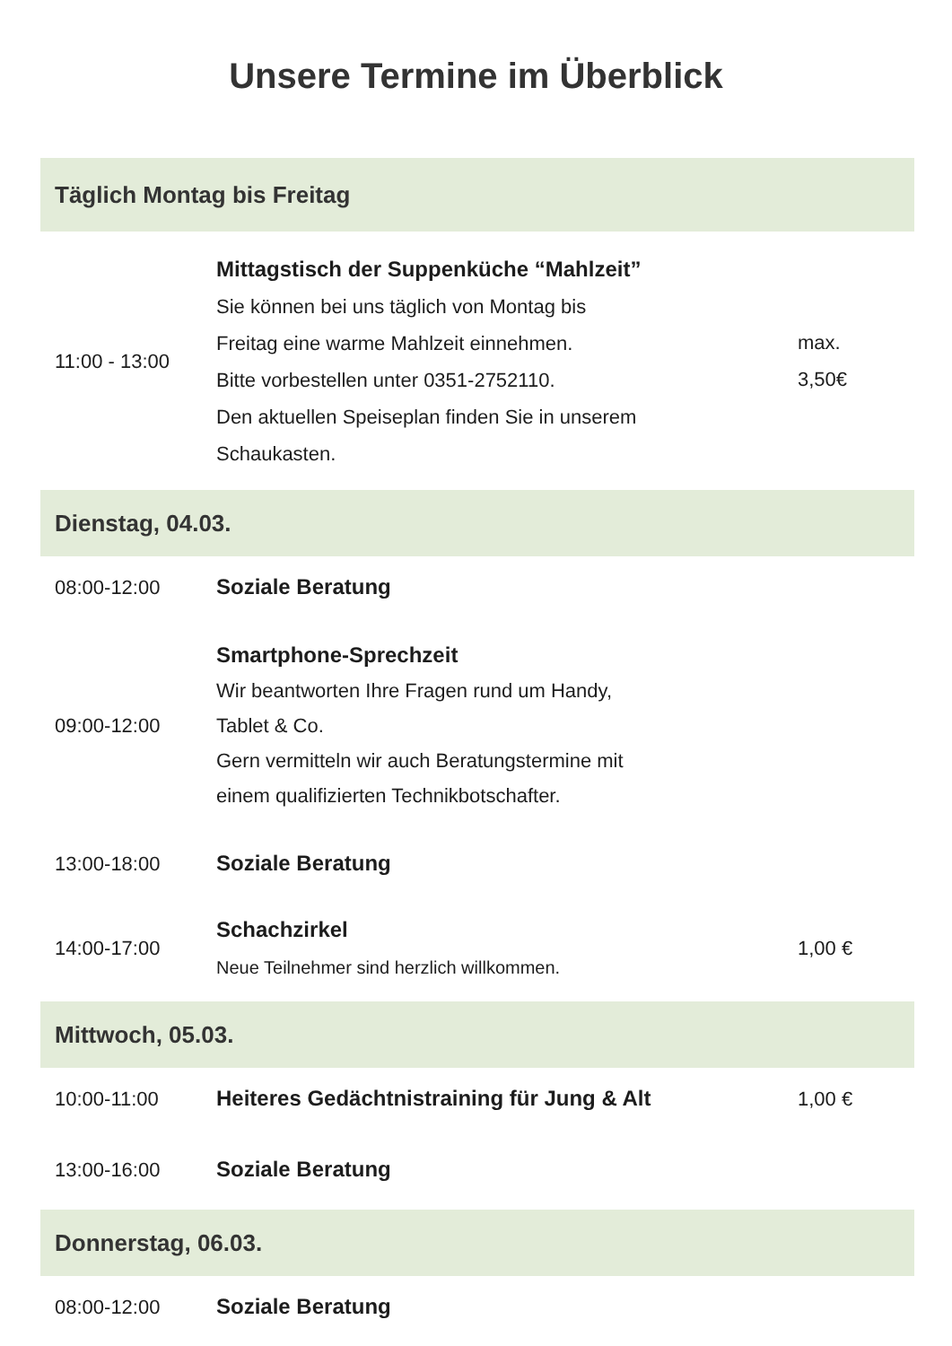Unsere Termine im Überblick
| Täglich Montag bis Freitag | | |
| --- | --- | --- |
| 11:00 - 13:00 | Mittagstisch der Suppenküche “Mahlzeit” Sie können bei uns täglich von Montag bis Freitag eine warme Mahlzeit einnehmen. Bitte vorbestellen unter 0351-2752110. Den aktuellen Speiseplan finden Sie in unserem Schaukasten. | max. 3,50€ |
| Dienstag, 04.03. | | |
| 08:00-12:00 | Soziale Beratung | |
| 09:00-12:00 | Smartphone-Sprechzeit Wir beantworten Ihre Fragen rund um Handy, Tablet & Co. Gern vermitteln wir auch Beratungstermine mit einem qualifizierten Technikbotschafter. | |
| 13:00-18:00 | Soziale Beratung | |
| 14:00-17:00 | Schachzirkel Neue Teilnehmer sind herzlich willkommen. | 1,00 € |
| Mittwoch, 05.03. | | |
| 10:00-11:00 | Heiteres Gedächtnistraining für Jung & Alt | 1,00 € |
| 13:00-16:00 | Soziale Beratung | |
| Donnerstag, 06.03. | | |
| 08:00-12:00 | Soziale Beratung | |